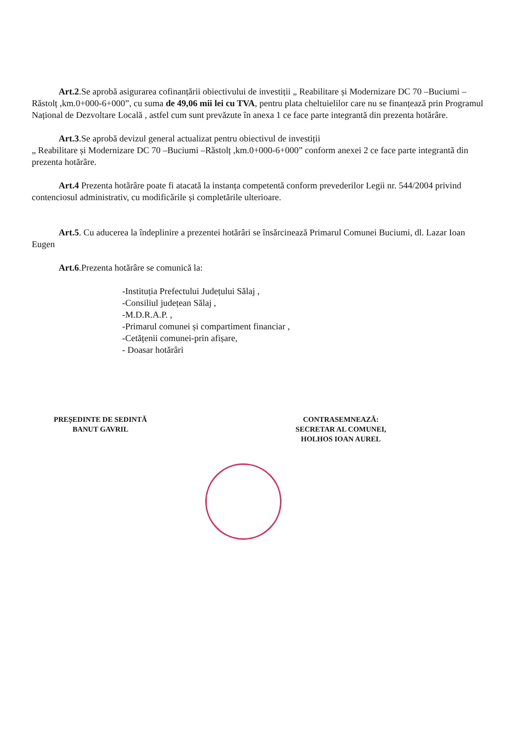Art.2.Se aprobă asigurarea cofinanțării obiectivului de investiții „ Reabilitare și Modernizare DC 70 –Buciumi –Răstolț ,km.0+000-6+000”, cu suma de 49,06 mii lei cu TVA, pentru plata cheltuielilor care nu se finanțează prin Programul Național de Dezvoltare Locală , astfel cum sunt prevăzute în anexa 1 ce face parte integrantă din prezenta hotărâre.
Art.3.Se aprobă devizul general actualizat pentru obiectivul de investiții
„ Reabilitare și Modernizare DC 70 –Buciumi –Răstolț ,km.0+000-6+000” conform anexei 2 ce face parte integrantă din prezenta hotărâre.
Art.4 Prezenta hotărâre poate fi atacată la instanța competentă conform prevederilor Legii nr. 544/2004 privind contenciosul administrativ, cu modificările și completările ulterioare.
Art.5. Cu aducerea la îndeplinire a prezentei hotărâri se însărcinează Primarul Comunei Buciumi, dl. Lazar Ioan Eugen
Art.6.Prezenta hotărâre se comunică la:
-Instituția Prefectului Județului Sălaj ,
-Consiliul județean Sălaj ,
-M.D.R.A.P. ,
-Primarul comunei și compartiment financiar ,
-Cetățenii comunei-prin afișare,
- Doasar hotărâri
PREȘEDINTE DE SEDINTĂ
BANUT GAVRIL
CONTRASEMNEAZĂ:
SECRETAR AL COMUNEI,
HOLHOS IOAN AUREL